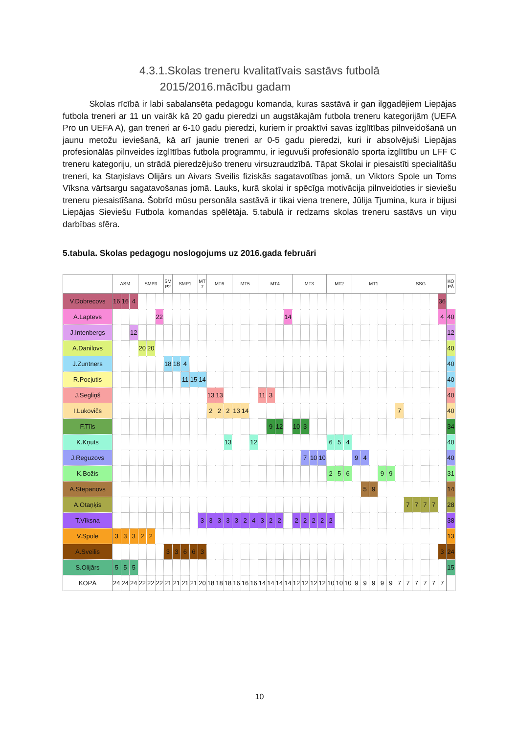4.3.1.Skolas treneru kvalitatīvais sastāvs futbolā
2015/2016.mācību gadam
Skolas rīcībā ir labi sabalansēta pedagogu komanda, kuras sastāvā ir gan ilggadējiem Liepājas futbola treneri ar 11 un vairāk kā 20 gadu pieredzi un augstākajām futbola treneru kategorijām (UEFA Pro un UEFA A), gan treneri ar 6-10 gadu pieredzi, kuriem ir proaktīvi savas izglītības pilnveidošanā un jaunu metožu ieviešanā, kā arī jaunie treneri ar 0-5 gadu pieredzi, kuri ir absolvējuši Liepājas profesionālās pilnveides izglītības futbola programmu, ir ieguvuši profesionālo sporta izglītību un LFF C treneru kategoriju, un strādā pieredzējušo treneru virsuzraudzībā. Tāpat Skolai ir piesaistīti specialitāšu treneri, ka Staņislavs Olijārs un Aivars Sveilis fiziskās sagatavotības jomā, un Viktors Spole un Toms Vīksna vārtsargu sagatavošanas jomā. Lauks, kurā skolai ir spēcīga motivācija pilnveidoties ir sieviešu treneru piesaistīšana. Šobrīd mūsu personāla sastāvā ir tikai viena trenere, Jūlija Tjumina, kura ir bijusi Liepājas Sieviešu Futbola komandas spēlētāja. 5.tabulā ir redzams skolas treneru sastāvs un viņu darbības sfēra.
5.tabula. Skolas pedagogu noslogojums uz 2016.gada februāri
| | ASM | | | SMP3 | | | SM P2 | SMP1 | | | MT 7 | MT6 | | | MT5 | | | MT4 | | | | MT3 | | | | MT2 | | | MT1 | | | | | SSG | | | | | | KO PĀ |
| --- | --- | --- | --- | --- | --- | --- | --- | --- | --- | --- | --- | --- | --- | --- | --- | --- | --- | --- | --- | --- | --- | --- | --- | --- | --- | --- | --- | --- | --- | --- | --- | --- | --- | --- | --- | --- | --- | --- | --- | --- |
| V.Dobrecovs | 16 | 16 | 4 | | | | | | | | | | | | | | | | | | | | | | | | | | | | | | | | | | | | 36 | |
| A.Laptevs | | | | | | 22 | | | | | | | | | | | | | | | 14 | | | | | | | | | | | | | | | | | | 4 | 40 |
| J.Intenbergs | | | 12 | | | | | | | | | | | | | | | | | | | | | | | | | | | | | | | | | | | | | 12 |
| A.Danilovs | | | | 20 | 20 | | | | | | | | | | | | | | | | | | | | | | | | | | | | | | | | | | | 40 |
| J.Zuntners | | | | | | | 18 | 18 | 4 | | | | | | | | | | | | | | | | | | | | | | | | | | | | | | | 40 |
| R.Pocjutis | | | | | | | | | 11 | 15 | 14 | | | | | | | | | | | | | | | | | | | | | | | | | | | | | 40 |
| J.Segliņš | | | | | | | | | | | | 13 | 13 | | | | | 11 | 3 | | | | | | | | | | | | | | | | | | | | | 40 |
| I.Lukovičs | | | | | | | | | | | | 2 | 2 | 2 | 13 | 14 | | | | | | | | | | | | | | | | | | 7 | | | | | | 40 |
| F.Tīls | | | | | | | | | | | | | | | | | | | 9 | 12 | | 10 | 3 | | | | | | | | | | | | | | | | | 34 |
| K.Kņuts | | | | | | | | | | | | | | 13 | | | 12 | | | | | | | | | 6 | 5 | 4 | | | | | | | | | | | | 40 |
| J.Reguzovs | | | | | | | | | | | | | | | | | | | | | | | 7 | 10 | 10 | | | | 9 | 4 | | | | | | | | | | 40 |
| K.Božis | | | | | | | | | | | | | | | | | | | | | | | | | | 2 | 5 | 6 | | | | 9 | 9 | | | | | | | 31 |
| A.Stepanovs | | | | | | | | | | | | | | | | | | | | | | | | | | | | | | 5 | 9 | | | | | | | | | 14 |
| A.Otaņķis | | | | | | | | | | | | | | | | | | | | | | | | | | | | | | | | | | | 7 | 7 | 7 | 7 | | 28 |
| T.Vīksna | | | | | | | | | | | 3 | 3 | 3 | 3 | 3 | 2 | 4 | 3 | 2 | 2 | | 2 | 2 | 2 | 2 | 2 | | | | | | | | | | | | | | 38 |
| V.Spole | 3 | 3 | 3 | 2 | 2 | | | | | | | | | | | | | | | | | | | | | | | | | | | | | | | | | | | 13 |
| A.Sveilis | | | | | | | 3 | 3 | 6 | 6 | 3 | | | | | | | | | | | | | | | | | | | | | | | | | | | | 3 | 24 |
| S.Olijārs | 5 | 5 | 5 | | | | | | | | | | | | | | | | | | | | | | | | | | | | | | | | | | | | | 15 |
| KOPĀ | 24 | 24 | 24 | 22 | 22 | 22 | 21 | 21 | 21 | 21 | 20 | 18 | 18 | 18 | 16 | 16 | 16 | 14 | 14 | 14 | 14 | 12 | 12 | 12 | 12 | 10 | 10 | 10 | 9 | 9 | 9 | 9 | 9 | 7 | 7 | 7 | 7 | 7 | 7 | |
10